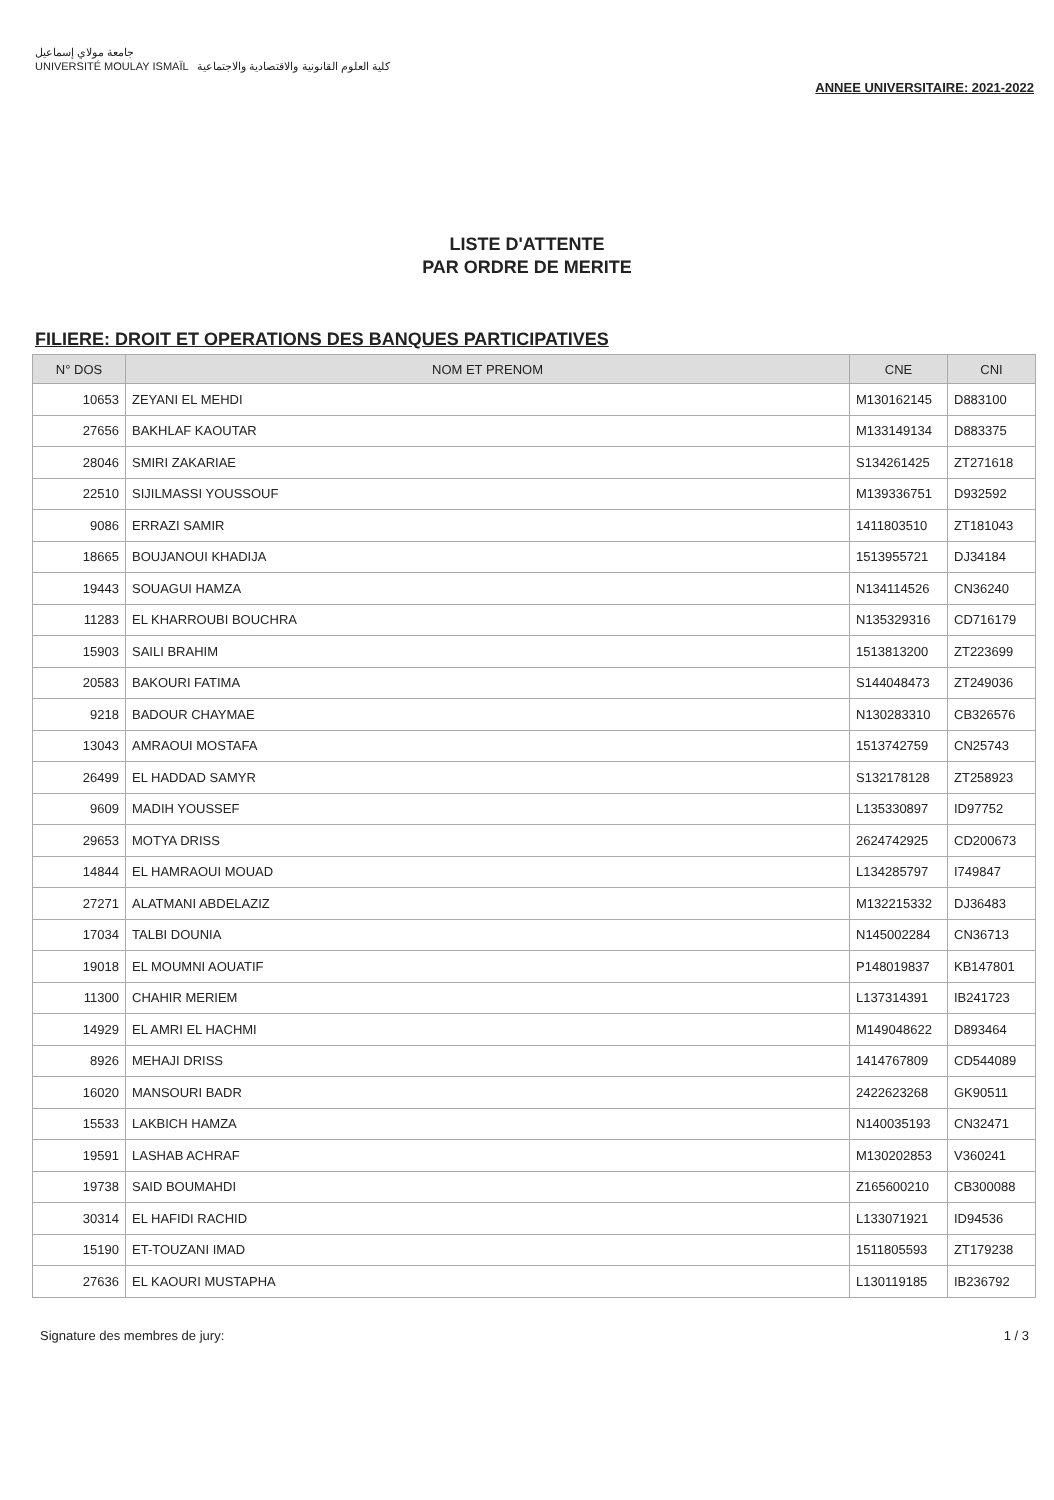جامعة مولاي إسماعيل
UNIVERSITÉ MOULAY ISMAÏL كلية العلوم القانونية والاقتصادية والاجتماعية
ANNEE UNIVERSITAIRE: 2021-2022
LISTE D'ATTENTE
PAR ORDRE DE MERITE
FILIERE: DROIT ET OPERATIONS DES BANQUES PARTICIPATIVES
| N° DOS | NOM ET PRENOM | CNE | CNI |
| --- | --- | --- | --- |
| 10653 | ZEYANI EL MEHDI | M130162145 | D883100 |
| 27656 | BAKHLAF KAOUTAR | M133149134 | D883375 |
| 28046 | SMIRI ZAKARIAE | S134261425 | ZT271618 |
| 22510 | SIJILMASSI YOUSSOUF | M139336751 | D932592 |
| 9086 | ERRAZI SAMIR | 1411803510 | ZT181043 |
| 18665 | BOUJANOUI KHADIJA | 1513955721 | DJ34184 |
| 19443 | SOUAGUI HAMZA | N134114526 | CN36240 |
| 11283 | EL KHARROUBI BOUCHRA | N135329316 | CD716179 |
| 15903 | SAILI BRAHIM | 1513813200 | ZT223699 |
| 20583 | BAKOURI FATIMA | S144048473 | ZT249036 |
| 9218 | BADOUR CHAYMAE | N130283310 | CB326576 |
| 13043 | AMRAOUI MOSTAFA | 1513742759 | CN25743 |
| 26499 | EL HADDAD SAMYR | S132178128 | ZT258923 |
| 9609 | MADIH YOUSSEF | L135330897 | ID97752 |
| 29653 | MOTYA DRISS | 2624742925 | CD200673 |
| 14844 | EL HAMRAOUI MOUAD | L134285797 | I749847 |
| 27271 | ALATMANI ABDELAZIZ | M132215332 | DJ36483 |
| 17034 | TALBI DOUNIA | N145002284 | CN36713 |
| 19018 | EL MOUMNI AOUATIF | P148019837 | KB147801 |
| 11300 | CHAHIR MERIEM | L137314391 | IB241723 |
| 14929 | EL AMRI EL HACHMI | M149048622 | D893464 |
| 8926 | MEHAJI DRISS | 1414767809 | CD544089 |
| 16020 | MANSOURI BADR | 2422623268 | GK90511 |
| 15533 | LAKBICH HAMZA | N140035193 | CN32471 |
| 19591 | LASHAB ACHRAF | M130202853 | V360241 |
| 19738 | SAID BOUMAHDI | Z165600210 | CB300088 |
| 30314 | EL HAFIDI RACHID | L133071921 | ID94536 |
| 15190 | ET-TOUZANI IMAD | 1511805593 | ZT179238 |
| 27636 | EL KAOURI MUSTAPHA | L130119185 | IB236792 |
Signature des membres de jury: 1 / 3